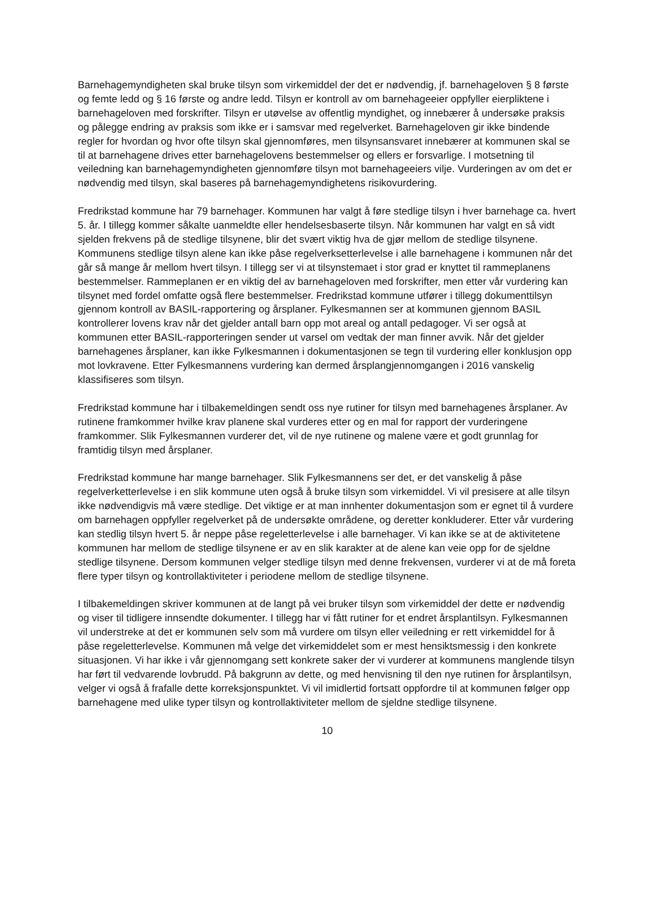Barnehagemyndigheten skal bruke tilsyn som virkemiddel der det er nødvendig, jf. barnehageloven § 8 første og femte ledd og § 16 første og andre ledd. Tilsyn er kontroll av om barnehageeier oppfyller eierpliktene i barnehageloven med forskrifter. Tilsyn er utøvelse av offentlig myndighet, og innebærer å undersøke praksis og pålegge endring av praksis som ikke er i samsvar med regelverket. Barnehageloven gir ikke bindende regler for hvordan og hvor ofte tilsyn skal gjennomføres, men tilsynsansvaret innebærer at kommunen skal se til at barnehagene drives etter barnehagelovens bestemmelser og ellers er forsvarlige. I motsetning til veiledning kan barnehagemyndigheten gjennomføre tilsyn mot barnehageeiers vilje. Vurderingen av om det er nødvendig med tilsyn, skal baseres på barnehagemyndighetens risikovurdering.
Fredrikstad kommune har 79 barnehager. Kommunen har valgt å føre stedlige tilsyn i hver barnehage ca. hvert 5. år. I tillegg kommer såkalte uanmeldte eller hendelsesbaserte tilsyn. Når kommunen har valgt en så vidt sjelden frekvens på de stedlige tilsynene, blir det svært viktig hva de gjør mellom de stedlige tilsynene. Kommunens stedlige tilsyn alene kan ikke påse regelverksetterlevelse i alle barnehagene i kommunen når det går så mange år mellom hvert tilsyn. I tillegg ser vi at tilsynstemaet i stor grad er knyttet til rammeplanens bestemmelser. Rammeplanen er en viktig del av barnehageloven med forskrifter, men etter vår vurdering kan tilsynet med fordel omfatte også flere bestemmelser. Fredrikstad kommune utfører i tillegg dokumenttilsyn gjennom kontroll av BASIL-rapportering og årsplaner. Fylkesmannen ser at kommunen gjennom BASIL kontrollerer lovens krav når det gjelder antall barn opp mot areal og antall pedagoger. Vi ser også at kommunen etter BASIL-rapporteringen sender ut varsel om vedtak der man finner avvik. Når det gjelder barnehagenes årsplaner, kan ikke Fylkesmannen i dokumentasjonen se tegn til vurdering eller konklusjon opp mot lovkravene. Etter Fylkesmannens vurdering kan dermed årsplangjennomgangen i 2016 vanskelig klassifiseres som tilsyn.
Fredrikstad kommune har i tilbakemeldingen sendt oss nye rutiner for tilsyn med barnehagenes årsplaner. Av rutinene framkommer hvilke krav planene skal vurderes etter og en mal for rapport der vurderingene framkommer. Slik Fylkesmannen vurderer det, vil de nye rutinene og malene være et godt grunnlag for framtidig tilsyn med årsplaner.
Fredrikstad kommune har mange barnehager. Slik Fylkesmannens ser det, er det vanskelig å påse regelverketterlevelse i en slik kommune uten også å bruke tilsyn som virkemiddel. Vi vil presisere at alle tilsyn ikke nødvendigvis må være stedlige. Det viktige er at man innhenter dokumentasjon som er egnet til å vurdere om barnehagen oppfyller regelverket på de undersøkte områdene, og deretter konkluderer. Etter vår vurdering kan stedlig tilsyn hvert 5. år neppe påse regeletterlevelse i alle barnehager. Vi kan ikke se at de aktivitetene kommunen har mellom de stedlige tilsynene er av en slik karakter at de alene kan veie opp for de sjeldne stedlige tilsynene. Dersom kommunen velger stedlige tilsyn med denne frekvensen, vurderer vi at de må foreta flere typer tilsyn og kontrollaktiviteter i periodene mellom de stedlige tilsynene.
I tilbakemeldingen skriver kommunen at de langt på vei bruker tilsyn som virkemiddel der dette er nødvendig og viser til tidligere innsendte dokumenter. I tillegg har vi fått rutiner for et endret årsplantilsyn. Fylkesmannen vil understreke at det er kommunen selv som må vurdere om tilsyn eller veiledning er rett virkemiddel for å påse regeletterlevelse. Kommunen må velge det virkemiddelet som er mest hensiktsmessig i den konkrete situasjonen. Vi har ikke i vår gjennomgang sett konkrete saker der vi vurderer at kommunens manglende tilsyn har ført til vedvarende lovbrudd. På bakgrunn av dette, og med henvisning til den nye rutinen for årsplantilsyn, velger vi også å frafalle dette korreksjonspunktet. Vi vil imidlertid fortsatt oppfordre til at kommunen følger opp barnehagene med ulike typer tilsyn og kontrollaktiviteter mellom de sjeldne stedlige tilsynene.
10